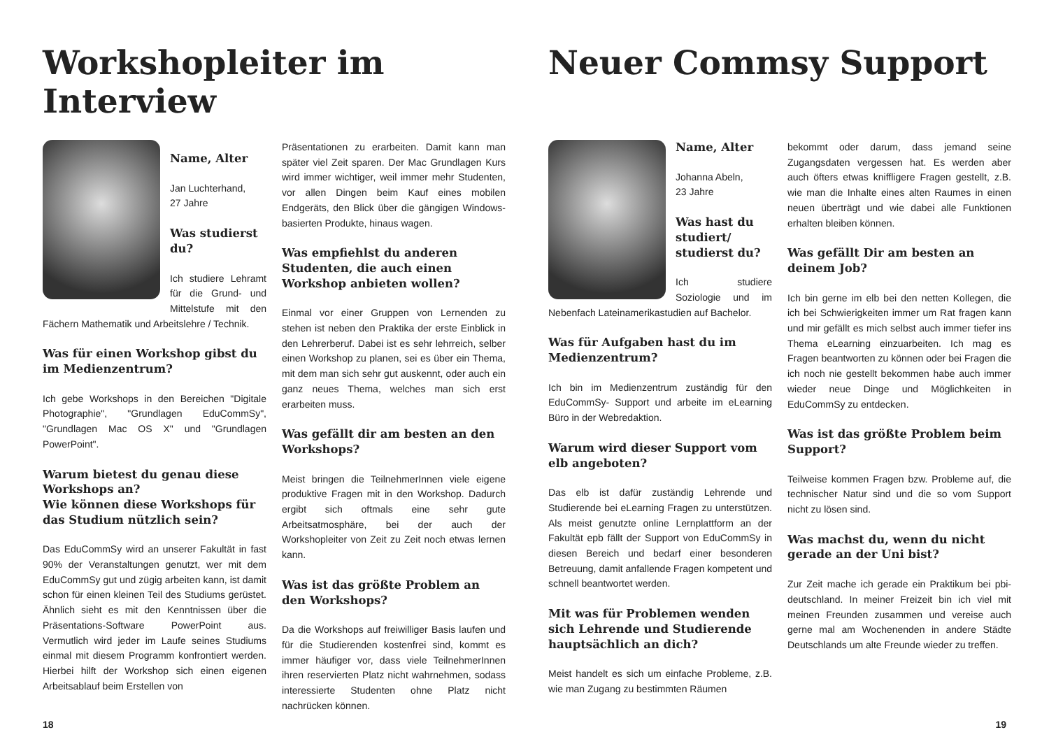Workshopleiter im Interview
Name, Alter
Jan Luchterhand,
27 Jahre
Was studierst du?
Ich studiere Lehramt für die Grund- und Mittelstufe mit den Fächern Mathematik und Arbeitslehre / Technik.
Was für einen Workshop gibst du im Medienzentrum?
Ich gebe Workshops in den Bereichen "Digitale Photographie", "Grundlagen EduCommSy", "Grundlagen Mac OS X" und "Grundlagen PowerPoint".
Warum bietest du genau diese Workshops an?
Wie können diese Workshops für das Studium nützlich sein?
Das EduCommSy wird an unserer Fakultät in fast 90% der Veranstaltungen genutzt, wer mit dem EduCommSy gut und zügig arbeiten kann, ist damit schon für einen kleinen Teil des Studiums gerüstet. Ähnlich sieht es mit den Kenntnissen über die Präsentations-Software PowerPoint aus. Vermutlich wird jeder im Laufe seines Studiums einmal mit diesem Programm konfrontiert werden. Hierbei hilft der Workshop sich einen eigenen Arbeitsablauf beim Erstellen von
Präsentationen zu erarbeiten. Damit kann man später viel Zeit sparen. Der Mac Grundlagen Kurs wird immer wichtiger, weil immer mehr Studenten, vor allen Dingen beim Kauf eines mobilen Endgeräts, den Blick über die gängigen Windows-basierten Produkte, hinaus wagen.
Was empfiehlst du anderen Studenten, die auch einen Workshop anbieten wollen?
Einmal vor einer Gruppen von Lernenden zu stehen ist neben den Praktika der erste Einblick in den Lehrerberuf. Dabei ist es sehr lehrreich, selber einen Workshop zu planen, sei es über ein Thema, mit dem man sich sehr gut auskennt, oder auch ein ganz neues Thema, welches man sich erst erarbeiten muss.
Was gefällt dir am besten an den Workshops?
Meist bringen die TeilnehmerInnen viele eigene produktive Fragen mit in den Workshop. Dadurch ergibt sich oftmals eine sehr gute Arbeitsatmosphäre, bei der auch der Workshopleiter von Zeit zu Zeit noch etwas lernen kann.
Was ist das größte Problem an den Workshops?
Da die Workshops auf freiwilliger Basis laufen und für die Studierenden kostenfrei sind, kommt es immer häufiger vor, dass viele TeilnehmerInnen ihren reservierten Platz nicht wahrnehmen, sodass interessierte Studenten ohne Platz nicht nachrücken können.
18
Neuer Commsy Support
Name, Alter
Johanna Abeln,
23 Jahre
Was hast du studiert/ studierst du?
Ich studiere Soziologie und im Nebenfach Lateinamerikastudien auf Bachelor.
Was für Aufgaben hast du im Medienzentrum?
Ich bin im Medienzentrum zuständig für den EduCommSy- Support und arbeite im eLearning Büro in der Webredaktion.
Warum wird dieser Support vom elb angeboten?
Das elb ist dafür zuständig Lehrende und Studierende bei eLearning Fragen zu unterstützen. Als meist genutzte online Lernplattform an der Fakultät epb fällt der Support von EduCommSy in diesen Bereich und bedarf einer besonderen Betreuung, damit anfallende Fragen kompetent und schnell beantwortet werden.
Mit was für Problemen wenden sich Lehrende und Studierende hauptsächlich an dich?
Meist handelt es sich um einfache Probleme, z.B. wie man Zugang zu bestimmten Räumen
bekommt oder darum, dass jemand seine Zugangsdaten vergessen hat. Es werden aber auch öfters etwas kniffligere Fragen gestellt, z.B. wie man die Inhalte eines alten Raumes in einen neuen überträgt und wie dabei alle Funktionen erhalten bleiben können.
Was gefällt Dir am besten an deinem Job?
Ich bin gerne im elb bei den netten Kollegen, die ich bei Schwierigkeiten immer um Rat fragen kann und mir gefällt es mich selbst auch immer tiefer ins Thema eLearning einzuarbeiten. Ich mag es Fragen beantworten zu können oder bei Fragen die ich noch nie gestellt bekommen habe auch immer wieder neue Dinge und Möglichkeiten in EduCommSy zu entdecken.
Was ist das größte Problem beim Support?
Teilweise kommen Fragen bzw. Probleme auf, die technischer Natur sind und die so vom Support nicht zu lösen sind.
Was machst du, wenn du nicht gerade an der Uni bist?
Zur Zeit mache ich gerade ein Praktikum bei pbi-deutschland. In meiner Freizeit bin ich viel mit meinen Freunden zusammen und vereise auch gerne mal am Wochenenden in andere Städte Deutschlands um alte Freunde wieder zu treffen.
19